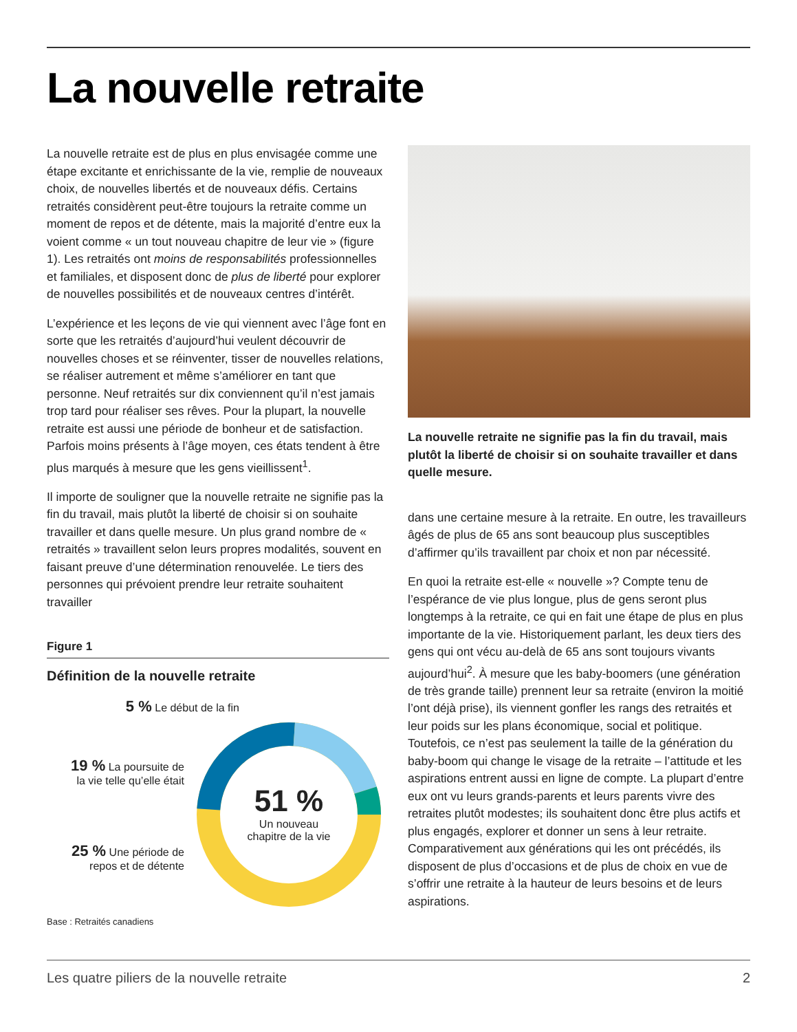La nouvelle retraite
La nouvelle retraite est de plus en plus envisagée comme une étape excitante et enrichissante de la vie, remplie de nouveaux choix, de nouvelles libertés et de nouveaux défis. Certains retraités considèrent peut-être toujours la retraite comme un moment de repos et de détente, mais la majorité d’entre eux la voient comme « un tout nouveau chapitre de leur vie » (figure 1). Les retraités ont moins de responsabilités professionnelles et familiales, et disposent donc de plus de liberté pour explorer de nouvelles possibilités et de nouveaux centres d’intérêt.
L’expérience et les leçons de vie qui viennent avec l’âge font en sorte que les retraités d’aujourd’hui veulent découvrir de nouvelles choses et se réinventer, tisser de nouvelles relations, se réaliser autrement et même s’améliorer en tant que personne. Neuf retraités sur dix conviennent qu’il n’est jamais trop tard pour réaliser ses rêves. Pour la plupart, la nouvelle retraite est aussi une période de bonheur et de satisfaction. Parfois moins présents à l’âge moyen, ces états tendent à être plus marqués à mesure que les gens vieillissent<sup>1</sup>.
Il importe de souligner que la nouvelle retraite ne signifie pas la fin du travail, mais plutôt la liberté de choisir si on souhaite travailler et dans quelle mesure. Un plus grand nombre de « retraités » travaillent selon leurs propres modalités, souvent en faisant preuve d’une détermination renouvelée. Le tiers des personnes qui prévoient prendre leur retraite souhaitent travailler
Figure 1
Définition de la nouvelle retraite
5 % Le début de la fin
19 % La poursuite de
la vie telle qu’elle était
25 % Une période de
repos et de détente
51 %
Un nouveau
chapitre de la vie
Base : Retraités canadiens
La nouvelle retraite ne signifie pas la fin du travail, mais plutôt la liberté de choisir si on souhaite travailler et dans quelle mesure.
dans une certaine mesure à la retraite. En outre, les travailleurs âgés de plus de 65 ans sont beaucoup plus susceptibles d’affirmer qu’ils travaillent par choix et non par nécessité.
En quoi la retraite est-elle « nouvelle »? Compte tenu de l’espérance de vie plus longue, plus de gens seront plus longtemps à la retraite, ce qui en fait une étape de plus en plus importante de la vie. Historiquement parlant, les deux tiers des gens qui ont vécu au-delà de 65 ans sont toujours vivants aujourd’hui<sup>2</sup>. À mesure que les baby-boomers (une génération de très grande taille) prennent leur sa retraite (environ la moitié l’ont déjà prise), ils viennent gonfler les rangs des retraités et leur poids sur les plans économique, social et politique. Toutefois, ce n’est pas seulement la taille de la génération du baby-boom qui change le visage de la retraite – l’attitude et les aspirations entrent aussi en ligne de compte. La plupart d’entre eux ont vu leurs grands-parents et leurs parents vivre des retraites plutôt modestes; ils souhaitent donc être plus actifs et plus engagés, explorer et donner un sens à leur retraite. Comparativement aux générations qui les ont précédés, ils disposent de plus d’occasions et de plus de choix en vue de s’offrir une retraite à la hauteur de leurs besoins et de leurs aspirations.
Les quatre piliers de la nouvelle retraite 2